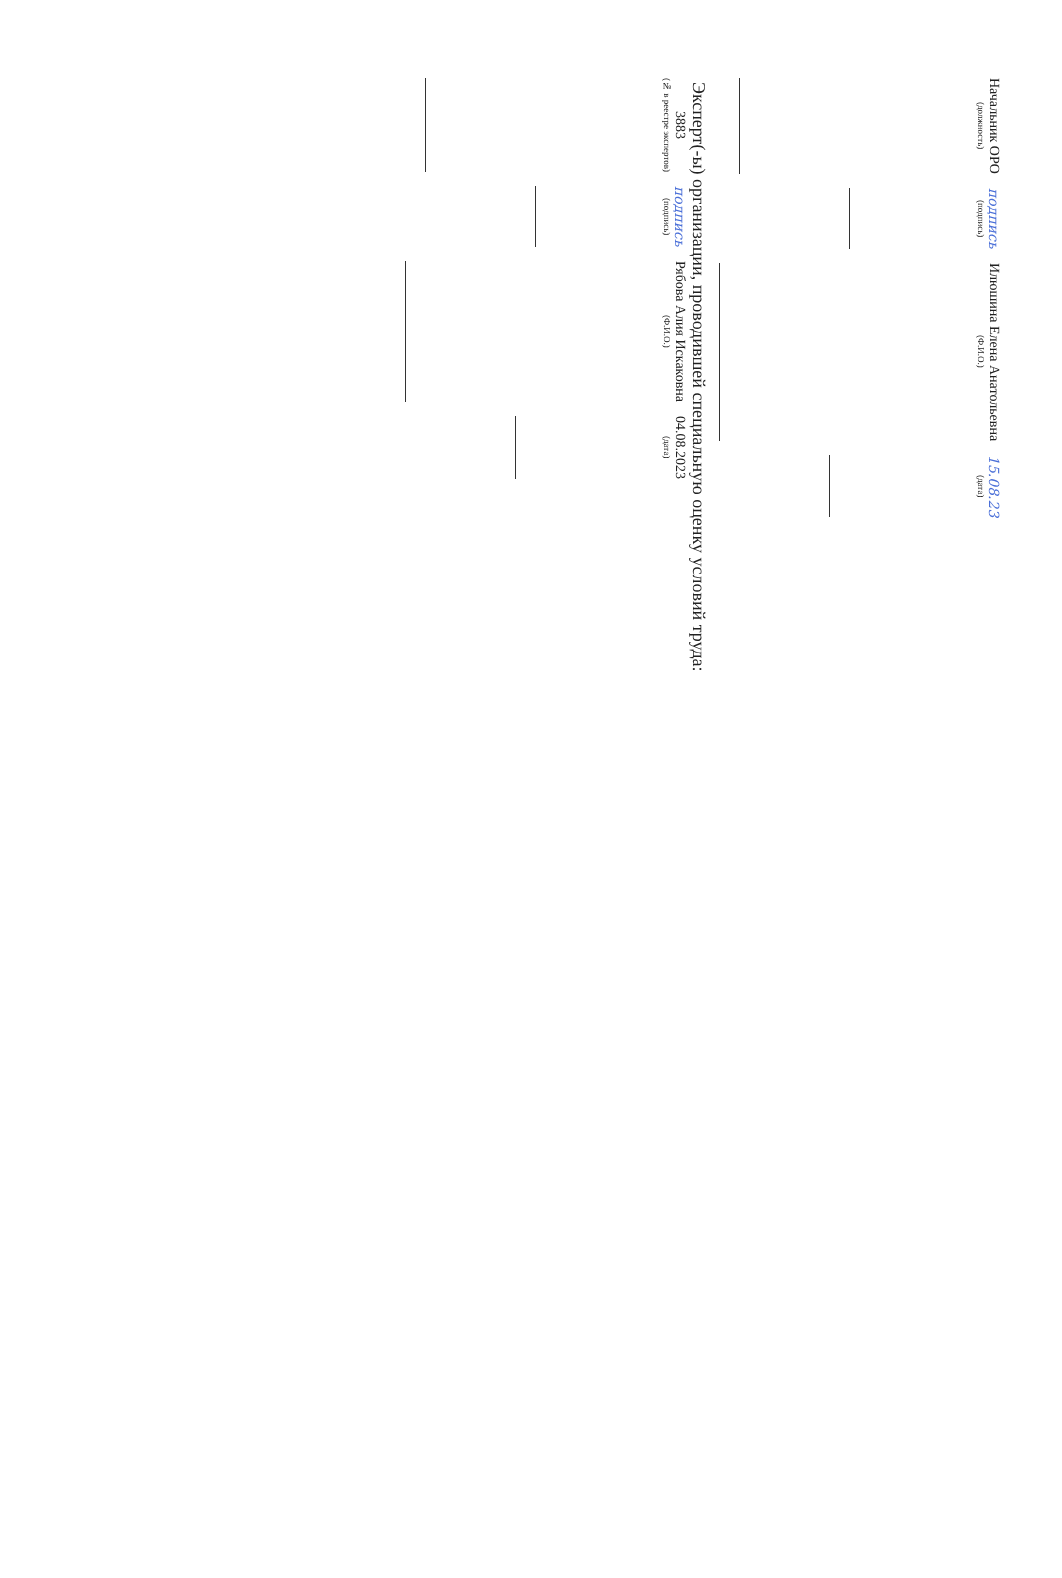Начальник ОРО
(должность)
подпись
(подпись)
Илюшина Елена Анатольевна
(Ф.И.О.)
15.08.23
(дата)
Эксперт(-ы) организации, проводившей специальную оценку условий труда:
3883
(№ в реестре экспертов)
подпись
(подпись)
Рябова Алия Искаковна
(Ф.И.О.)
04.08.2023
(дата)